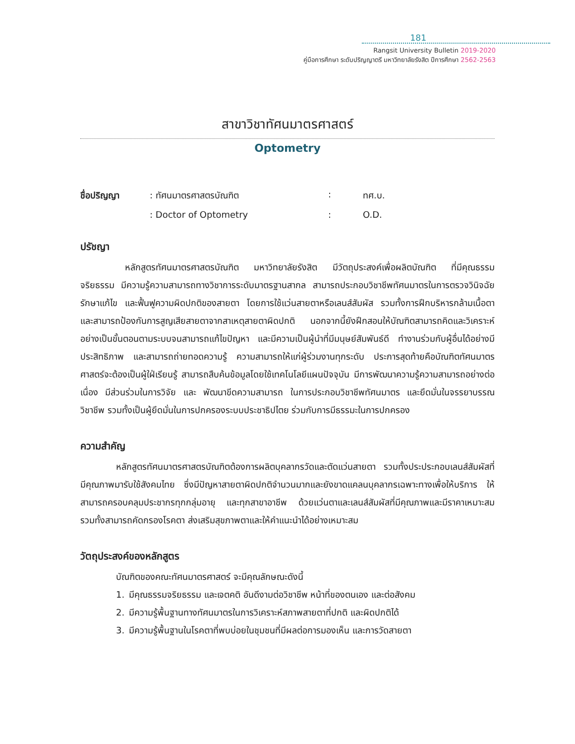181
Rangsit University Bulletin 2019-2020
คู่มือการศึกษา ระดับปริญญาตรี มหาวิทยาลัยรังสิต ปีการศึกษา 2562-2563
สาขาวิชาทัศนมาตรศาสตร์
Optometry
ชื่อปริญญา: ทัศนมาตรศาสตรบัณฑิต: ทศ.บ. : Doctor of Optometry: O.D.
ปรัชญา
     หลักสูตรทัศนมาตรศาสตรบัณฑิต มหาวิทยาลัยรังสิต มีวัตถุประสงค์เพื่อผลิตบัณฑิต ที่มีคุณธรรม จริยธรรม มีความรู้ความสามารถทางวิชาการระดับมาตรฐานสากล สามารถประกอบวิชาชีพทัศนมาตรในการตรวจวินิจฉัย รักษาแก้ไข และฟื้นฟูความผิดปกติของสายตา โดยการใช้แว่นสายตาหรือเลนส์สัมผัส รวมทั้งการฝึกบริหารกล้ามเนื้อตา และสามารถป้องกันการสูญเสียสายตาจากสาเหตุสายตาผิดปกติ นอกจากนี้ยังฝึกสอนให้บัณฑิตสามารถคิดและวิเคราะห์อย่างเป็นขั้นตอนตามระบบจนสามารถแก้ไขปัญหา และมีความเป็นผู้นำที่มีมนุษย์สัมพันธ์ดี ทำงานร่วมกับผู้อื่นได้อย่างมีประสิทธิภาพ และสามารถถ่ายทอดความรู้ ความสามารถให้แก่ผู้ร่วมงานทุกระดับ ประการสุดท้ายคือบัณฑิตทัศนมาตรศาสตร์จะต้องเป็นผู้ใฝ่เรียนรู้ สามารถสืบค้นข้อมูลโดยใช้เทคโนโลยีแผนปัจจุบัน มีการพัฒนาความรู้ความสามารถอย่างต่อเนื่อง มีส่วนร่วมในการวิจัย และ พัฒนาขีดความสามารถ ในการประกอบวิชาชีพทัศนมาตร และยึดมั่นในจรรยาบรรณวิชาชีพ รวมทั้งเป็นผู้ยึดมั่นในการปกครองระบบประชาธิปไตย ร่วมกับการมีธรรมะในการปกครอง
ความสำคัญ
    หลักสูตรทัศนมาตรศาสตรบัณฑิตต้องการผลิตบุคลากรวัดและตัดแว่นสายตา รวมทั้งประประกอบเลนส์สัมผัสที่มีคุณภาพมารับใช้สังคมไทย ซึ่งมีปัญหาสายตาผิดปกติจำนวนมากและยังขาดแคลนบุคลากรเฉพาะทางเพื่อให้บริการ ให้สามารถครอบคลุมประชากรทุกกลุ่มอายุ และทุกสาขาอาชีพ ด้วยแว่นตาและเลนส์สัมผัสที่มีคุณภาพและมีราคาเหมาะสม รวมทั้งสามารถคัดกรองโรคตา ส่งเสริมสุขภาพตาและให้คำแนะนำได้อย่างเหมาะสม
วัตถุประสงค์ของหลักสูตร
    บัณฑิตของคณะทัศนมาตรศาสตร์ จะมีคุณลักษณะดังนี้
1. มีคุณธรรมจริยธรรม และเจตคติ อันดีงามต่อวิชาชีพ หน้าที่ของตนเอง และต่อสังคม
2. มีความรู้พื้นฐานทางทัศนมาตรในการวิเคราะห์สภาพสายตาที่ปกติ และผิดปกติได้
3. มีความรู้พื้นฐานในโรคตาที่พบบ่อยในชุมชนที่มีผลต่อการมองเห็น และการวัดสายตา